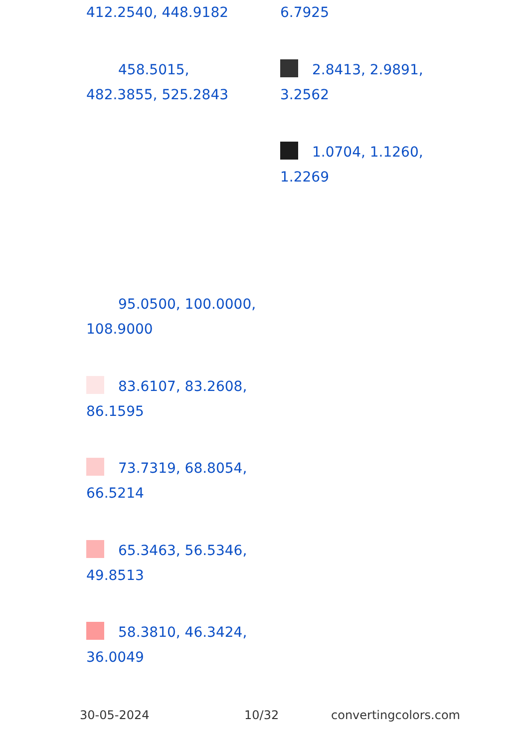412.2540, 448.9182 6.7925
458.5015, 482.3855, 525.2843
2.8413, 2.9891, 3.2562
1.0704, 1.1260, 1.2269
95.0500, 100.0000, 108.9000
83.6107, 83.2608, 86.1595
73.7319, 68.8054, 66.5214
65.3463, 56.5346, 49.8513
58.3810, 46.3424, 36.0049
30-05-2024 10/32 convertingcolors.com